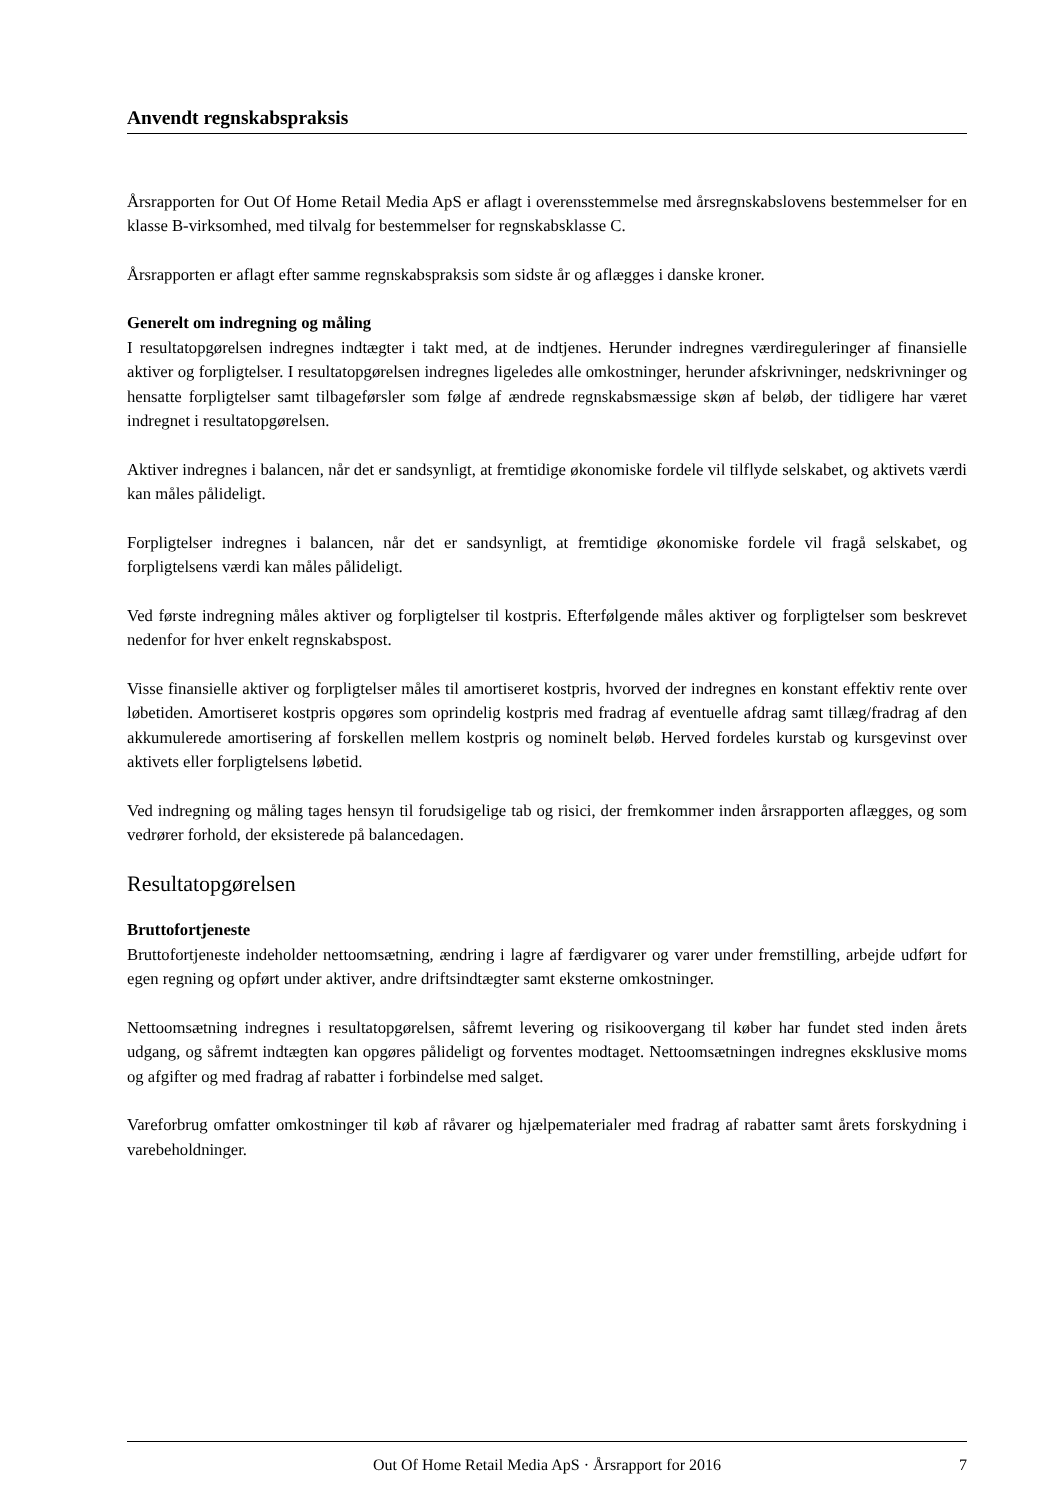Anvendt regnskabspraksis
Årsrapporten for Out Of Home Retail Media ApS er aflagt i overensstemmelse med årsregnskabslovens bestemmelser for en klasse B-virksomhed, med tilvalg for bestemmelser for regnskabsklasse C.
Årsrapporten er aflagt efter samme regnskabspraksis som sidste år og aflægges i danske kroner.
Generelt om indregning og måling
I resultatopgørelsen indregnes indtægter i takt med, at de indtjenes. Herunder indregnes værdireguleringer af finansielle aktiver og forpligtelser. I resultatopgørelsen indregnes ligeledes alle omkostninger, herunder afskrivninger, nedskrivninger og hensatte forpligtelser samt tilbageførsler som følge af ændrede regnskabsmæssige skøn af beløb, der tidligere har været indregnet i resultatopgørelsen.
Aktiver indregnes i balancen, når det er sandsynligt, at fremtidige økonomiske fordele vil tilflyde selskabet, og aktivets værdi kan måles pålideligt.
Forpligtelser indregnes i balancen, når det er sandsynligt, at fremtidige økonomiske fordele vil fragå selskabet, og forpligtelsens værdi kan måles pålideligt.
Ved første indregning måles aktiver og forpligtelser til kostpris. Efterfølgende måles aktiver og forpligtelser som beskrevet nedenfor for hver enkelt regnskabspost.
Visse finansielle aktiver og forpligtelser måles til amortiseret kostpris, hvorved der indregnes en konstant effektiv rente over løbetiden. Amortiseret kostpris opgøres som oprindelig kostpris med fradrag af eventuelle afdrag samt tillæg/fradrag af den akkumulerede amortisering af forskellen mellem kostpris og nominelt beløb. Herved fordeles kurstab og kursgevinst over aktivets eller forpligtelsens løbetid.
Ved indregning og måling tages hensyn til forudsigelige tab og risici, der fremkommer inden årsrapporten aflægges, og som vedrører forhold, der eksisterede på balancedagen.
Resultatopgørelsen
Bruttofortjeneste
Bruttofortjeneste indeholder nettoomsætning, ændring i lagre af færdigvarer og varer under fremstilling, arbejde udført for egen regning og opført under aktiver, andre driftsindtægter samt eksterne omkostninger.
Nettoomsætning indregnes i resultatopgørelsen, såfremt levering og risikoovergang til køber har fundet sted inden årets udgang, og såfremt indtægten kan opgøres pålideligt og forventes modtaget. Nettoomsætningen indregnes eksklusive moms og afgifter og med fradrag af rabatter i forbindelse med salget.
Vareforbrug omfatter omkostninger til køb af råvarer og hjælpematerialer med fradrag af rabatter samt årets forskydning i varebeholdninger.
Out Of Home Retail Media ApS · Årsrapport for 2016
7